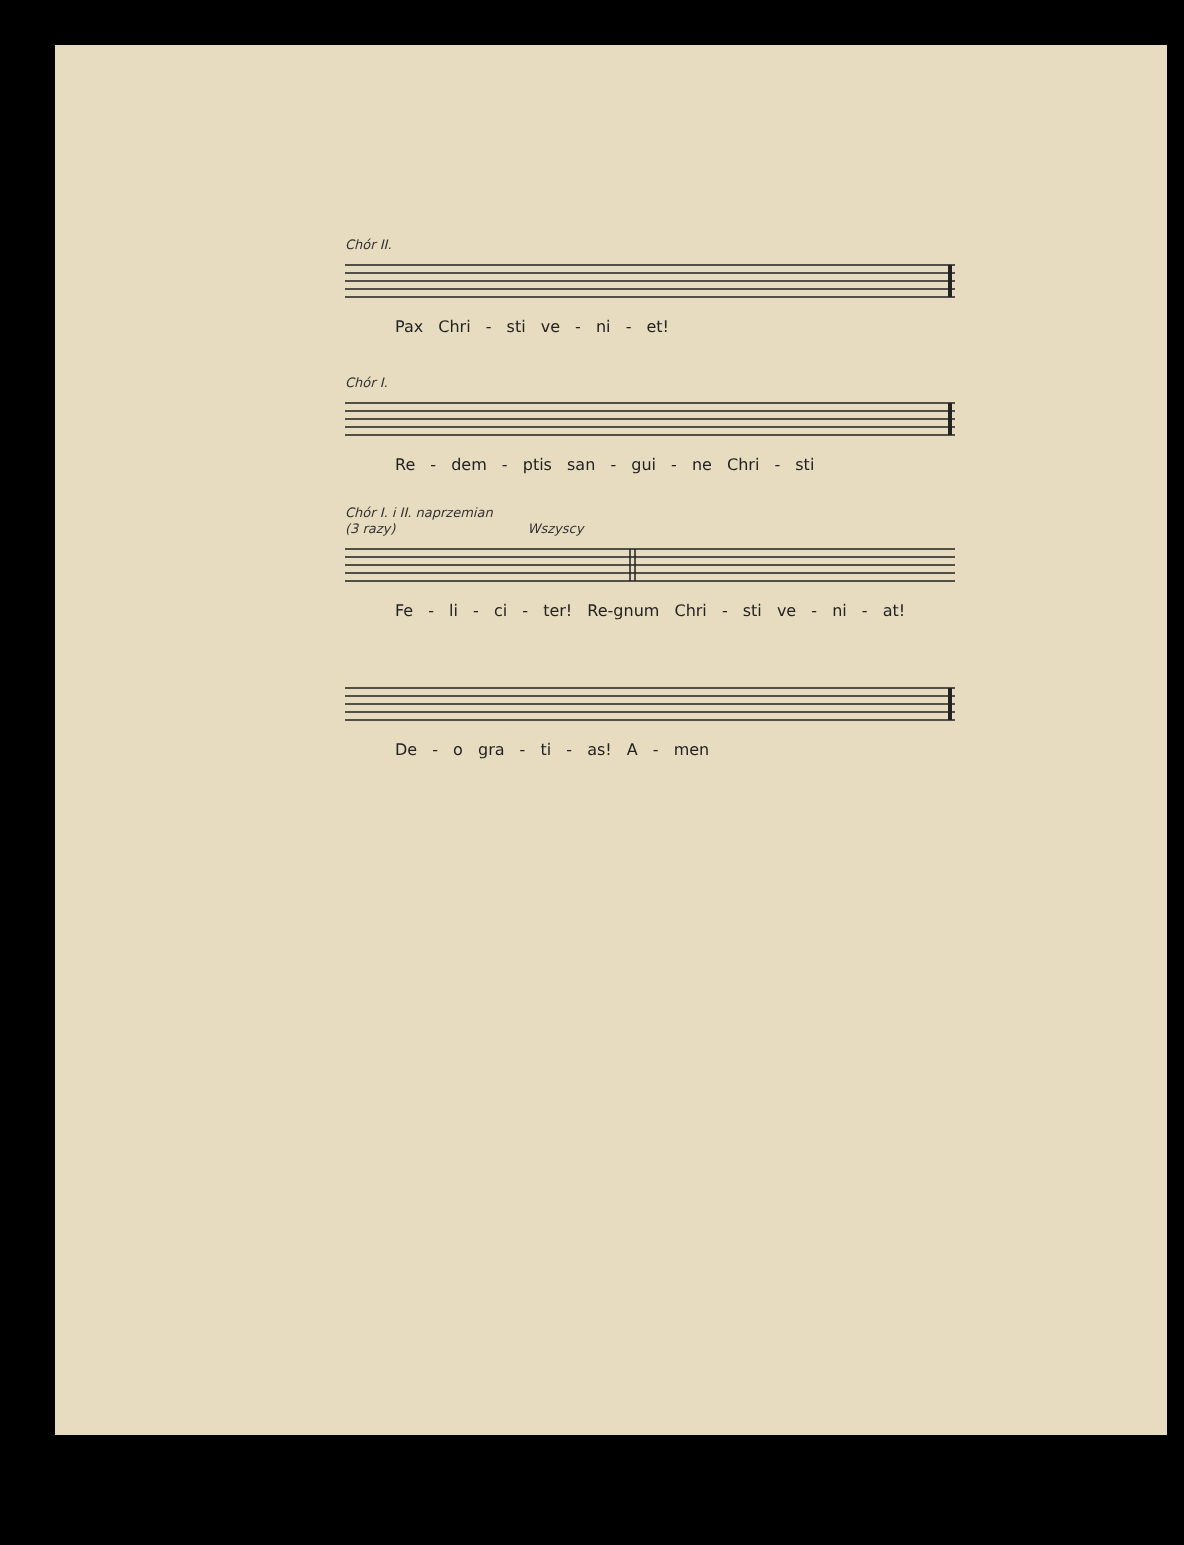Chór II.
Pax Chri - sti ve - ni - et!
Chór I.
Re - dem - ptis san - gui - ne Chri - sti
Chór I. i II. naprzemian
(3 razy) Wszyscy
Fe - li - ci - ter! Re-gnum Chri - sti ve - ni - at!
De - o gra - ti - as! A - men